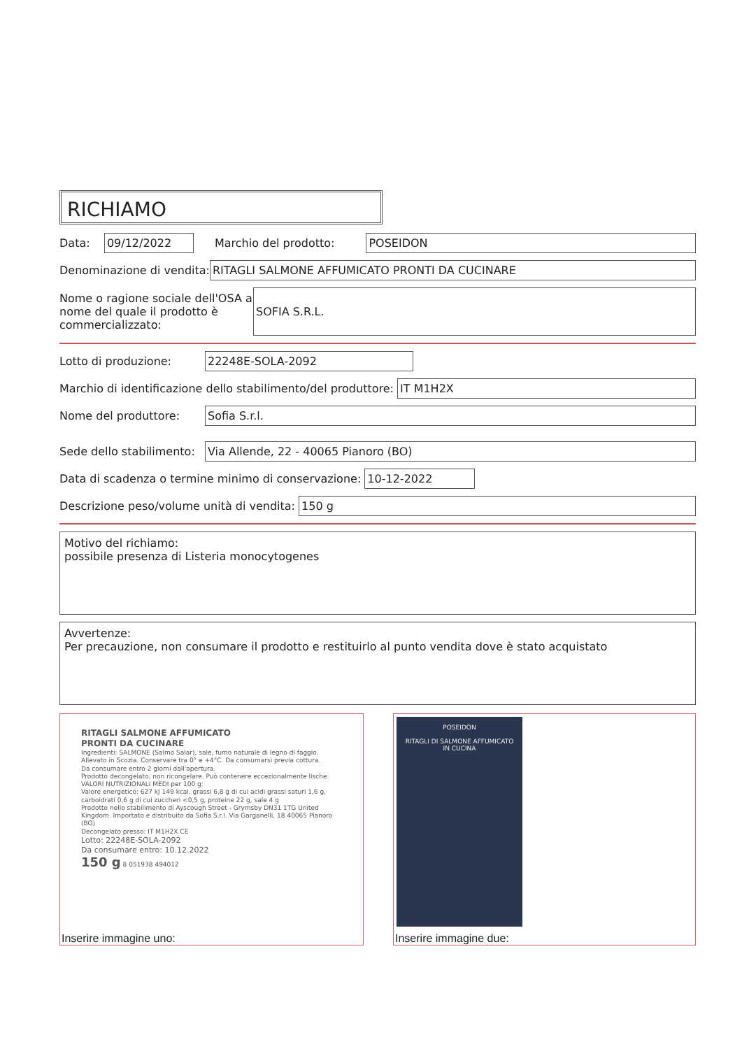RICHIAMO
Data: 09/12/2022 Marchio del prodotto: POSEIDON
Denominazione di vendita: RITAGLI SALMONE AFFUMICATO PRONTI DA CUCINARE
Nome o ragione sociale dell'OSA a nome del quale il prodotto è commercializzato: SOFIA S.R.L.
Lotto di produzione: 22248E-SOLA-2092
Marchio di identificazione dello stabilimento/del produttore: IT M1H2X
Nome del produttore: Sofia S.r.l.
Sede dello stabilimento: Via Allende, 22 - 40065 Pianoro (BO)
Data di scadenza o termine minimo di conservazione: 10-12-2022
Descrizione peso/volume unità di vendita: 150 g
Motivo del richiamo:
possibile presenza di Listeria monocytogenes
Avvertenze:
Per precauzione, non consumare il prodotto e restituirlo al punto vendita dove è stato acquistato
RITAGLI SALMONE AFFUMICATO
PRONTI DA CUCINARE
Ingredienti: SALMONE (Salmo Salar), sale, fumo naturale di legno di faggio.
Allevato in Scozia. Conservare tra 0° e +4°C. Da consumarsi previa cottura.
Da consumare entro 2 giorni dall'apertura.
Prodotto decongelato, non ricongelare. Può contenere eccezionalmente lische.
VALORI NUTRIZIONALI MEDI per 100 g:
Valore energetico: 627 kJ 149 kcal, grassi 6,8 g di cui acidi grassi saturi 1,6 g, carboidrati 0,6 g di cui zuccheri <0,5 g, proteine 22 g, sale 4 g
Prodotto nello stabilimento di Ayscough Street - Grymsby DN31 1TG United Kingdom. Importato e distribuito da Sofia S.r.l. Via Garganelli, 18 40065 Pianoro (BO)
Decongelato presso: IT M1H2X CE
Lotto: 22248E-SOLA-2092
Da consumare entro: 10.12.2022
150 g 8 051938 494012
Inserire immagine uno:
POSEIDON
RITAGLI DI SALMONE AFFUMICATO
IN CUCINA
Inserire immagine due: